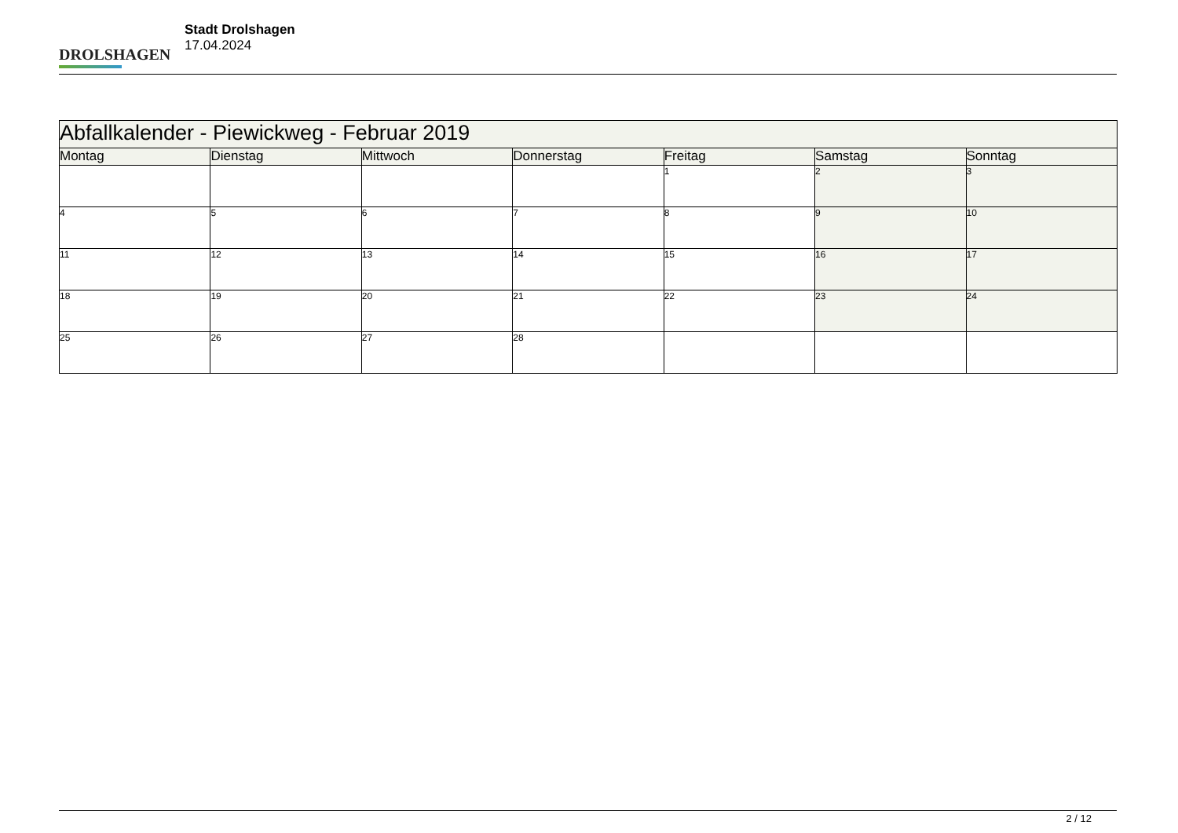DROLSHAGEN
Stadt Drolshagen
17.04.2024
| Abfallkalender - Piewickweg - Februar 2019 | | | | | | |
| Montag | Dienstag | Mittwoch | Donnerstag | Freitag | Samstag | Sonntag |
| | | | | 1 | 2 | 3 |
| 4 | 5 | 6 | 7 | 8 | 9 | 10 |
| 11 | 12 | 13 | 14 | 15 | 16 | 17 |
| 18 | 19 | 20 | 21 | 22 | 23 | 24 |
| 25 | 26 | 27 | 28 | | | |
2 / 12